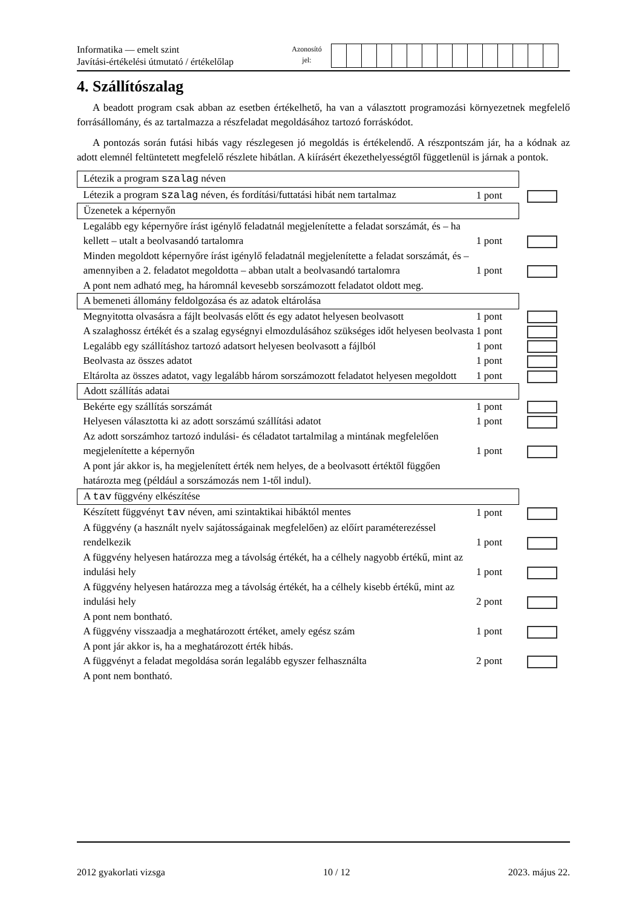Informatika — emelt szint
Javítási-értékelési útmutató / értékelőlap
Azonosító
jel:
4. Szállítószalag
A beadott program csak abban az esetben értékelhető, ha van a választott programozási környezetnek megfelelő forrásállomány, és az tartalmazza a részfeladat megoldásához tartozó forráskódot.
A pontozás során futási hibás vagy részlegesen jó megoldás is értékelendő. A részpontszám jár, ha a kódnak az adott elemnél feltüntetett megfelelő részlete hibátlan. A kiírásért ékezethelyességtől függetlenül is járnak a pontok.
| Létezik a program szalag néven | | |
| Létezik a program szalag néven, és fordítási/futtatási hibát nem tartalmaz | 1 pont | |
| Üzenetek a képernyőn | | |
| Legalább egy képernyőre írást igénylő feladatnál megjelenítette a feladat sorszámát, és – ha kellett – utalt a beolvasandó tartalomra | 1 pont | |
| Minden megoldott képernyőre írást igénylő feladatnál megjelenítette a feladat sorszámát, és – amennyiben a 2. feladatot megoldotta – abban utalt a beolvasandó tartalomra | 1 pont | |
| A pont nem adható meg, ha háromnál kevesebb sorszámozott feladatot oldott meg. | | |
| A bemeneti állomány feldolgozása és az adatok eltárolása | | |
| Megnyitotta olvasásra a fájlt beolvasás előtt és egy adatot helyesen beolvasott | 1 pont | |
| A szalaghossz értékét és a szalag egységnyi elmozdulásához szükséges időt helyesen beolvasta | 1 pont | |
| Legalább egy szállításhoz tartozó adatsort helyesen beolvasott a fájlból | 1 pont | |
| Beolvasta az összes adatot | 1 pont | |
| Eltárolta az összes adatot, vagy legalább három sorszámozott feladatot helyesen megoldott | 1 pont | |
| Adott szállítás adatai | | |
| Bekérte egy szállítás sorszámát | 1 pont | |
| Helyesen választotta ki az adott sorszámú szállítási adatot | 1 pont | |
| Az adott sorszámhoz tartozó indulási- és céladatot tartalmilag a mintának megfelelően megjelenítette a képernyőn | 1 pont | |
| A pont jár akkor is, ha megjelenített érték nem helyes, de a beolvasott értéktől függően határozta meg (például a sorszámozás nem 1-től indul). | | |
| A tav függvény elkészítése | | |
| Készített függvényt tav néven, ami szintaktikai hibáktól mentes | 1 pont | |
| A függvény (a használt nyelv sajátosságainak megfelelően) az előírt paraméterezéssel rendelkezik | 1 pont | |
| A függvény helyesen határozza meg a távolság értékét, ha a célhely nagyobb értékű, mint az indulási hely | 1 pont | |
| A függvény helyesen határozza meg a távolság értékét, ha a célhely kisebb értékű, mint az indulási hely | 2 pont | |
| A pont nem bontható. | | |
| A függvény visszaadja a meghatározott értéket, amely egész szám | 1 pont | |
| A pont jár akkor is, ha a meghatározott érték hibás. | | |
| A függvényt a feladat megoldása során legalább egyszer felhasználta | 2 pont | |
| A pont nem bontható. | | |
2012 gyakorlati vizsga 10 / 12 2023. május 22.